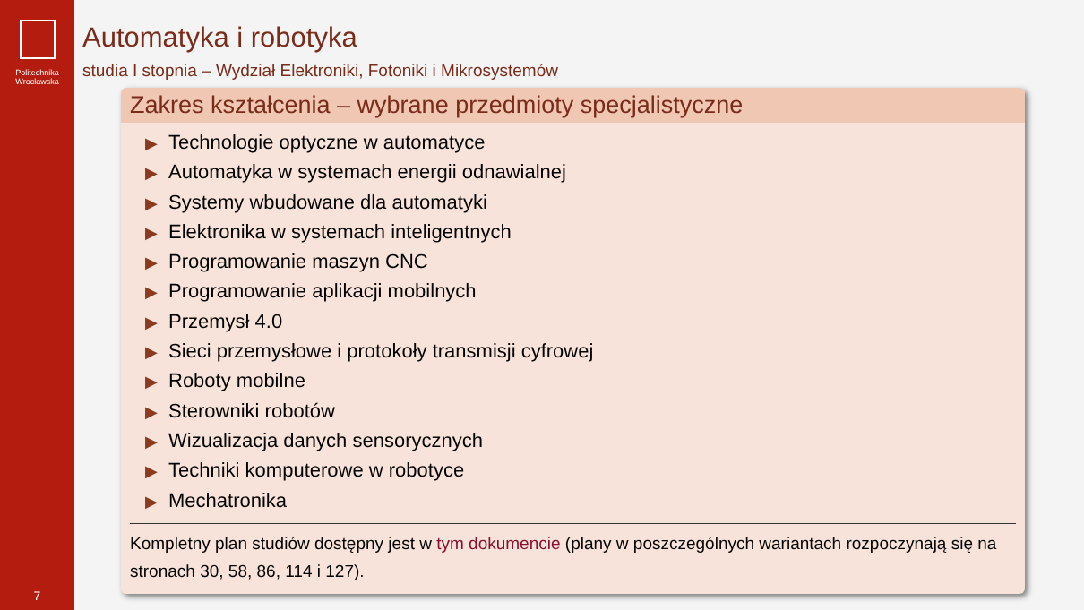Politechnika
Wrocławska
7
Automatyka i robotyka
studia I stopnia – Wydział Elektroniki, Fotoniki i Mikrosystemów
Zakres kształcenia – wybrane przedmioty specjalistyczne
▶ Technologie optyczne w automatyce
▶ Automatyka w systemach energii odnawialnej
▶ Systemy wbudowane dla automatyki
▶ Elektronika w systemach inteligentnych
▶ Programowanie maszyn CNC
▶ Programowanie aplikacji mobilnych
▶ Przemysł 4.0
▶ Sieci przemysłowe i protokoły transmisji cyfrowej
▶ Roboty mobilne
▶ Sterowniki robotów
▶ Wizualizacja danych sensorycznych
▶ Techniki komputerowe w robotyce
▶ Mechatronika
Kompletny plan studiów dostępny jest w tym dokumencie (plany w poszczególnych wariantach rozpoczynają się na stronach 30, 58, 86, 114 i 127).